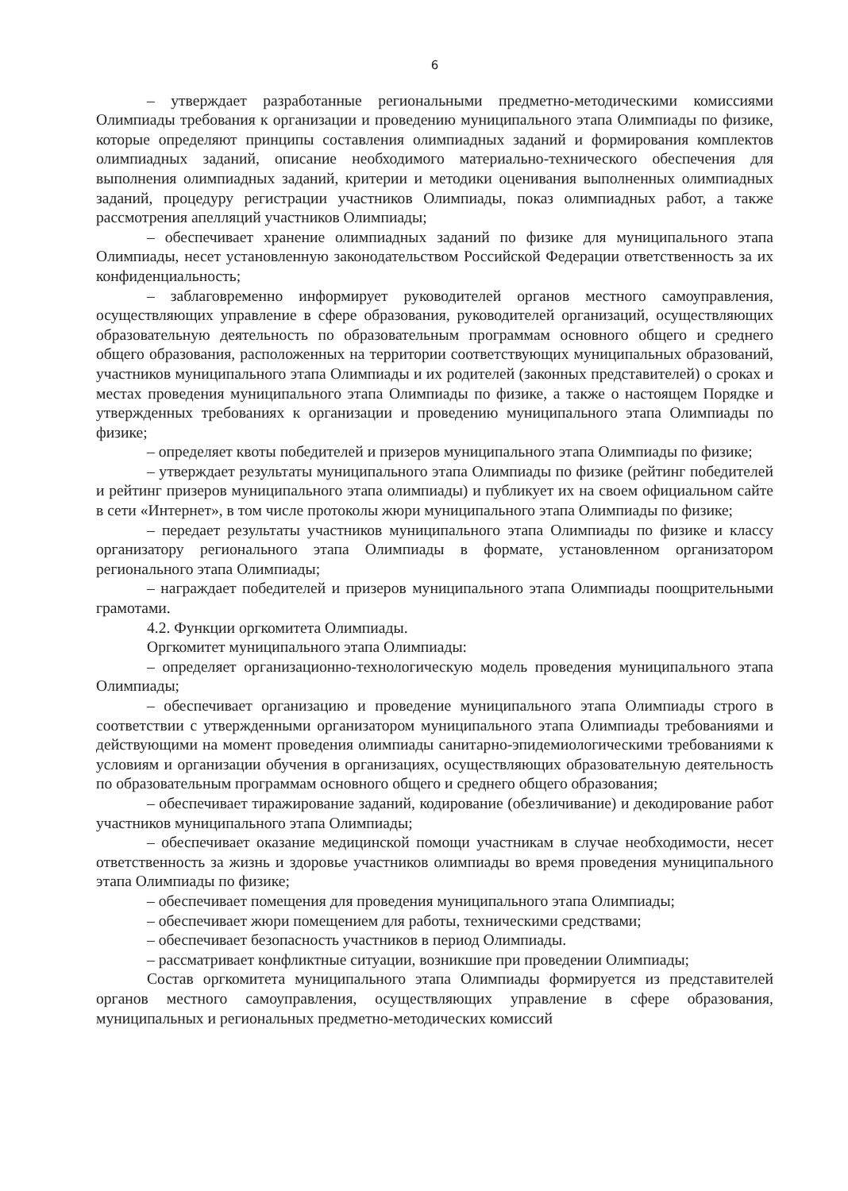6
– утверждает разработанные региональными предметно-методическими комиссиями Олимпиады требования к организации и проведению муниципального этапа Олимпиады по физике, которые определяют принципы составления олимпиадных заданий и формирования комплектов олимпиадных заданий, описание необходимого материально-технического обеспечения для выполнения олимпиадных заданий, критерии и методики оценивания выполненных олимпиадных заданий, процедуру регистрации участников Олимпиады, показ олимпиадных работ, а также рассмотрения апелляций участников Олимпиады;
– обеспечивает хранение олимпиадных заданий по физике для муниципального этапа Олимпиады, несет установленную законодательством Российской Федерации ответственность за их конфиденциальность;
– заблаговременно информирует руководителей органов местного самоуправления, осуществляющих управление в сфере образования, руководителей организаций, осуществляющих образовательную деятельность по образовательным программам основного общего и среднего общего образования, расположенных на территории соответствующих муниципальных образований, участников муниципального этапа Олимпиады и их родителей (законных представителей) о сроках и местах проведения муниципального этапа Олимпиады по физике, а также о настоящем Порядке и утвержденных требованиях к организации и проведению муниципального этапа Олимпиады по физике;
– определяет квоты победителей и призеров муниципального этапа Олимпиады по физике;
– утверждает результаты муниципального этапа Олимпиады по физике (рейтинг победителей и рейтинг призеров муниципального этапа олимпиады) и публикует их на своем официальном сайте в сети «Интернет», в том числе протоколы жюри муниципального этапа Олимпиады по физике;
– передает результаты участников муниципального этапа Олимпиады по физике и классу организатору регионального этапа Олимпиады в формате, установленном организатором регионального этапа Олимпиады;
– награждает победителей и призеров муниципального этапа Олимпиады поощрительными грамотами.
4.2. Функции оргкомитета Олимпиады.
Оргкомитет муниципального этапа Олимпиады:
– определяет организационно-технологическую модель проведения муниципального этапа Олимпиады;
– обеспечивает организацию и проведение муниципального этапа Олимпиады строго в соответствии с утвержденными организатором муниципального этапа Олимпиады требованиями и действующими на момент проведения олимпиады санитарно-эпидемиологическими требованиями к условиям и организации обучения в организациях, осуществляющих образовательную деятельность по образовательным программам основного общего и среднего общего образования;
– обеспечивает тиражирование заданий, кодирование (обезличивание) и декодирование работ участников муниципального этапа Олимпиады;
– обеспечивает оказание медицинской помощи участникам в случае необходимости, несет ответственность за жизнь и здоровье участников олимпиады во время проведения муниципального этапа Олимпиады по физике;
– обеспечивает помещения для проведения муниципального этапа Олимпиады;
– обеспечивает жюри помещением для работы, техническими средствами;
– обеспечивает безопасность участников в период Олимпиады.
– рассматривает конфликтные ситуации, возникшие при проведении Олимпиады;
Состав оргкомитета муниципального этапа Олимпиады формируется из представителей органов местного самоуправления, осуществляющих управление в сфере образования, муниципальных и региональных предметно-методических комиссий